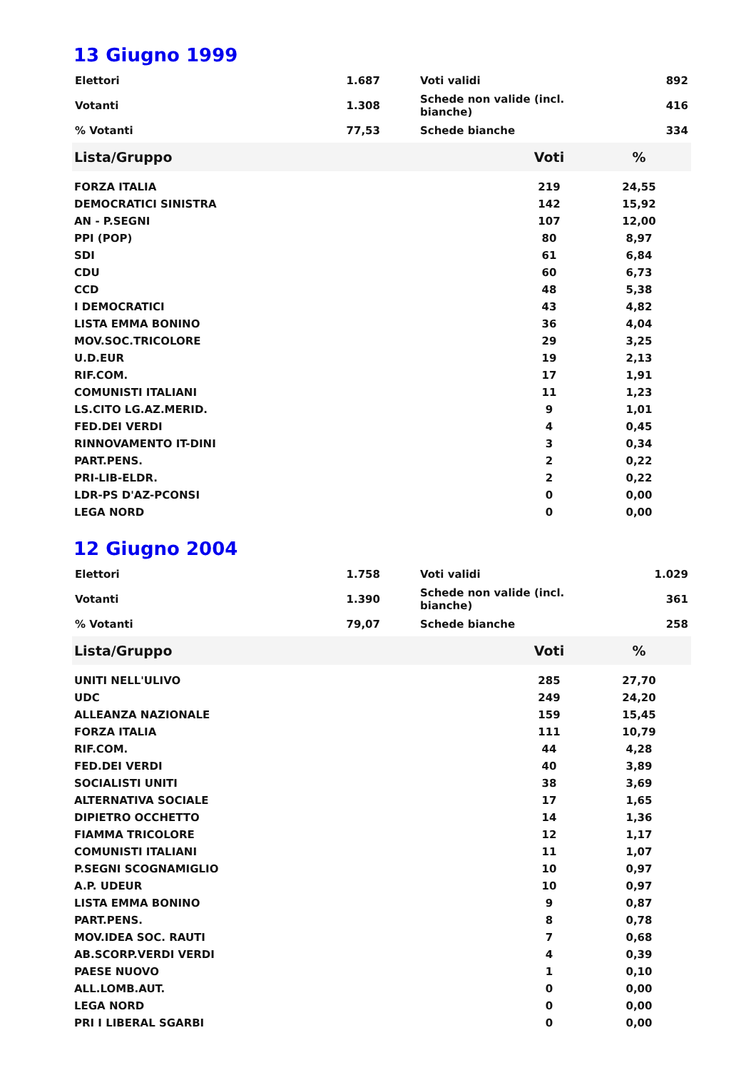13 Giugno 1999
| Elettori | 1.687 | | Voti validi | 892 |
| Votanti | 1.308 | | Schede non valide (incl. bianche) | 416 |
| % Votanti | 77,53 | | Schede bianche | 334 |
| Lista/Gruppo | Voti | % |
| --- | --- | --- |
| FORZA ITALIA | 219 | 24,55 |
| DEMOCRATICI SINISTRA | 142 | 15,92 |
| AN - P.SEGNI | 107 | 12,00 |
| PPI (POP) | 80 | 8,97 |
| SDI | 61 | 6,84 |
| CDU | 60 | 6,73 |
| CCD | 48 | 5,38 |
| I DEMOCRATICI | 43 | 4,82 |
| LISTA EMMA BONINO | 36 | 4,04 |
| MOV.SOC.TRICOLORE | 29 | 3,25 |
| U.D.EUR | 19 | 2,13 |
| RIF.COM. | 17 | 1,91 |
| COMUNISTI ITALIANI | 11 | 1,23 |
| LS.CITO LG.AZ.MERID. | 9 | 1,01 |
| FED.DEI VERDI | 4 | 0,45 |
| RINNOVAMENTO IT-DINI | 3 | 0,34 |
| PART.PENS. | 2 | 0,22 |
| PRI-LIB-ELDR. | 2 | 0,22 |
| LDR-PS D'AZ-PCONSI | 0 | 0,00 |
| LEGA NORD | 0 | 0,00 |
12 Giugno 2004
| Elettori | 1.758 | | Voti validi | 1.029 |
| Votanti | 1.390 | | Schede non valide (incl. bianche) | 361 |
| % Votanti | 79,07 | | Schede bianche | 258 |
| Lista/Gruppo | Voti | % |
| --- | --- | --- |
| UNITI NELL'ULIVO | 285 | 27,70 |
| UDC | 249 | 24,20 |
| ALLEANZA NAZIONALE | 159 | 15,45 |
| FORZA ITALIA | 111 | 10,79 |
| RIF.COM. | 44 | 4,28 |
| FED.DEI VERDI | 40 | 3,89 |
| SOCIALISTI UNITI | 38 | 3,69 |
| ALTERNATIVA SOCIALE | 17 | 1,65 |
| DIPIETRO OCCHETTO | 14 | 1,36 |
| FIAMMA TRICOLORE | 12 | 1,17 |
| COMUNISTI ITALIANI | 11 | 1,07 |
| P.SEGNI SCOGNAMIGLIO | 10 | 0,97 |
| A.P. UDEUR | 10 | 0,97 |
| LISTA EMMA BONINO | 9 | 0,87 |
| PART.PENS. | 8 | 0,78 |
| MOV.IDEA SOC. RAUTI | 7 | 0,68 |
| AB.SCORP.VERDI VERDI | 4 | 0,39 |
| PAESE NUOVO | 1 | 0,10 |
| ALL.LOMB.AUT. | 0 | 0,00 |
| LEGA NORD | 0 | 0,00 |
| PRI I LIBERAL SGARBI | 0 | 0,00 |